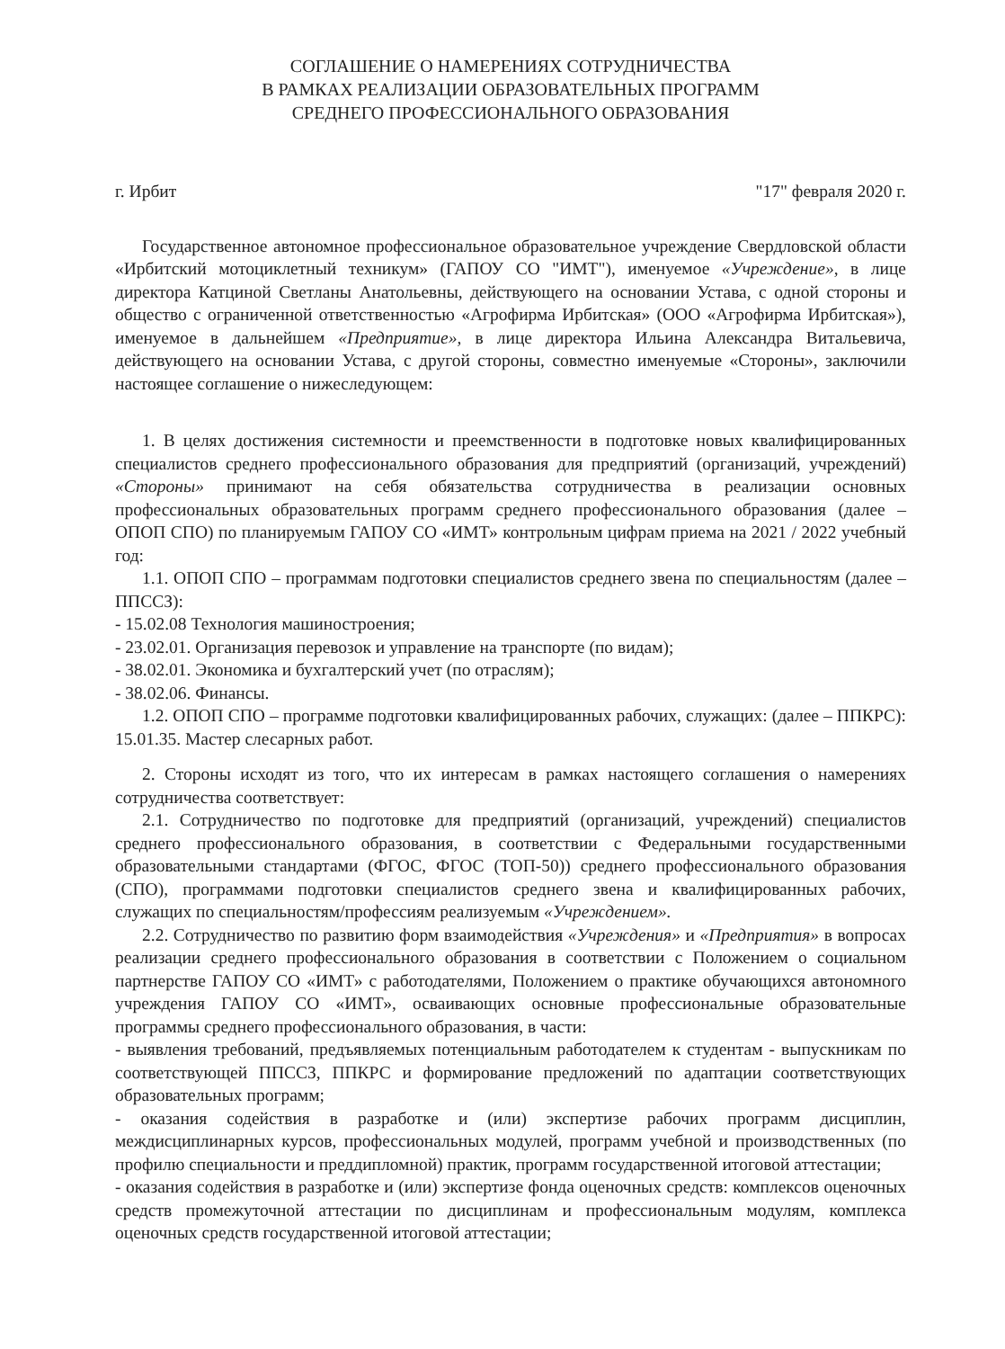СОГЛАШЕНИЕ О НАМЕРЕНИЯХ СОТРУДНИЧЕСТВА
В РАМКАХ РЕАЛИЗАЦИИ ОБРАЗОВАТЕЛЬНЫХ ПРОГРАММ
СРЕДНЕГО ПРОФЕССИОНАЛЬНОГО ОБРАЗОВАНИЯ
г. Ирбит "17" февраля 2020 г.
Государственное автономное профессиональное образовательное учреждение Свердловской области «Ирбитский мотоциклетный техникум» (ГАПОУ СО "ИМТ"), именуемое «Учреждение», в лице директора Катциной Светланы Анатольевны, действующего на основании Устава, с одной стороны и общество с ограниченной ответственностью «Агрофирма Ирбитская» (ООО «Агрофирма Ирбитская»), именуемое в дальнейшем «Предприятие», в лице директора Ильина Александра Витальевича, действующего на основании Устава, с другой стороны, совместно именуемые «Стороны», заключили настоящее соглашение о нижеследующем:
1. В целях достижения системности и преемственности в подготовке новых квалифицированных специалистов среднего профессионального образования для предприятий (организаций, учреждений) «Стороны» принимают на себя обязательства сотрудничества в реализации основных профессиональных образовательных программ среднего профессионального образования (далее – ОПОП СПО) по планируемым ГАПОУ СО «ИМТ» контрольным цифрам приема на 2021 / 2022 учебный год:
1.1. ОПОП СПО – программам подготовки специалистов среднего звена по специальностям (далее – ППССЗ):
- 15.02.08 Технология машиностроения;
- 23.02.01. Организация перевозок и управление на транспорте (по видам);
- 38.02.01. Экономика и бухгалтерский учет (по отраслям);
- 38.02.06. Финансы.
1.2. ОПОП СПО – программе подготовки квалифицированных рабочих, служащих: (далее – ППКРС): 15.01.35. Мастер слесарных работ.
2. Стороны исходят из того, что их интересам в рамках настоящего соглашения о намерениях сотрудничества соответствует:
2.1. Сотрудничество по подготовке для предприятий (организаций, учреждений) специалистов среднего профессионального образования, в соответствии с Федеральными государственными образовательными стандартами (ФГОС, ФГОС (ТОП-50)) среднего профессионального образования (СПО), программами подготовки специалистов среднего звена и квалифицированных рабочих, служащих по специальностям/профессиям реализуемым «Учреждением».
2.2. Сотрудничество по развитию форм взаимодействия «Учреждения» и «Предприятия» в вопросах реализации среднего профессионального образования в соответствии с Положением о социальном партнерстве ГАПОУ СО «ИМТ» с работодателями, Положением о практике обучающихся автономного учреждения ГАПОУ СО «ИМТ», осваивающих основные профессиональные образовательные программы среднего профессионального образования, в части:
- выявления требований, предъявляемых потенциальным работодателем к студентам - выпускникам по соответствующей ППССЗ, ППКРС и формирование предложений по адаптации соответствующих образовательных программ;
- оказания содействия в разработке и (или) экспертизе рабочих программ дисциплин, междисциплинарных курсов, профессиональных модулей, программ учебной и производственных (по профилю специальности и преддипломной) практик, программ государственной итоговой аттестации;
- оказания содействия в разработке и (или) экспертизе фонда оценочных средств: комплексов оценочных средств промежуточной аттестации по дисциплинам и профессиональным модулям, комплекса оценочных средств государственной итоговой аттестации;